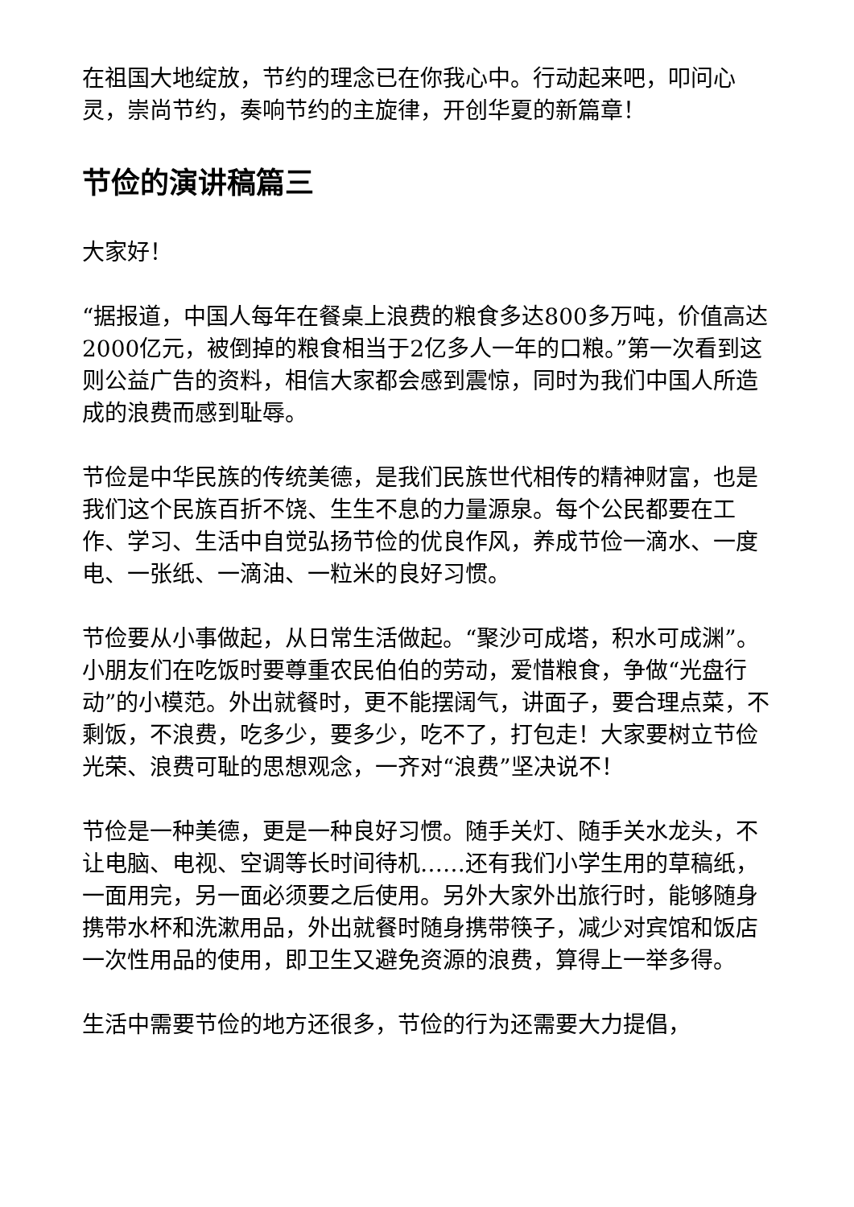在祖国大地绽放，节约的理念已在你我心中。行动起来吧，叩问心灵，崇尚节约，奏响节约的主旋律，开创华夏的新篇章！
节俭的演讲稿篇三
大家好！
“据报道，中国人每年在餐桌上浪费的粮食多达800多万吨，价值高达2000亿元，被倒掉的粮食相当于2亿多人一年的口粮。”第一次看到这则公益广告的资料，相信大家都会感到震惊，同时为我们中国人所造成的浪费而感到耻辱。
节俭是中华民族的传统美德，是我们民族世代相传的精神财富，也是我们这个民族百折不饶、生生不息的力量源泉。每个公民都要在工作、学习、生活中自觉弘扬节俭的优良作风，养成节俭一滴水、一度电、一张纸、一滴油、一粒米的良好习惯。
节俭要从小事做起，从日常生活做起。“聚沙可成塔，积水可成渊”。小朋友们在吃饭时要尊重农民伯伯的劳动，爱惜粮食，争做“光盘行动”的小模范。外出就餐时，更不能摆阔气，讲面子，要合理点菜，不剩饭，不浪费，吃多少，要多少，吃不了，打包走！大家要树立节俭光荣、浪费可耻的思想观念，一齐对“浪费”坚决说不！
节俭是一种美德，更是一种良好习惯。随手关灯、随手关水龙头，不让电脑、电视、空调等长时间待机……还有我们小学生用的草稿纸，一面用完，另一面必须要之后使用。另外大家外出旅行时，能够随身携带水杯和洗漱用品，外出就餐时随身携带筷子，减少对宾馆和饭店一次性用品的使用，即卫生又避免资源的浪费，算得上一举多得。
生活中需要节俭的地方还很多，节俭的行为还需要大力提倡，